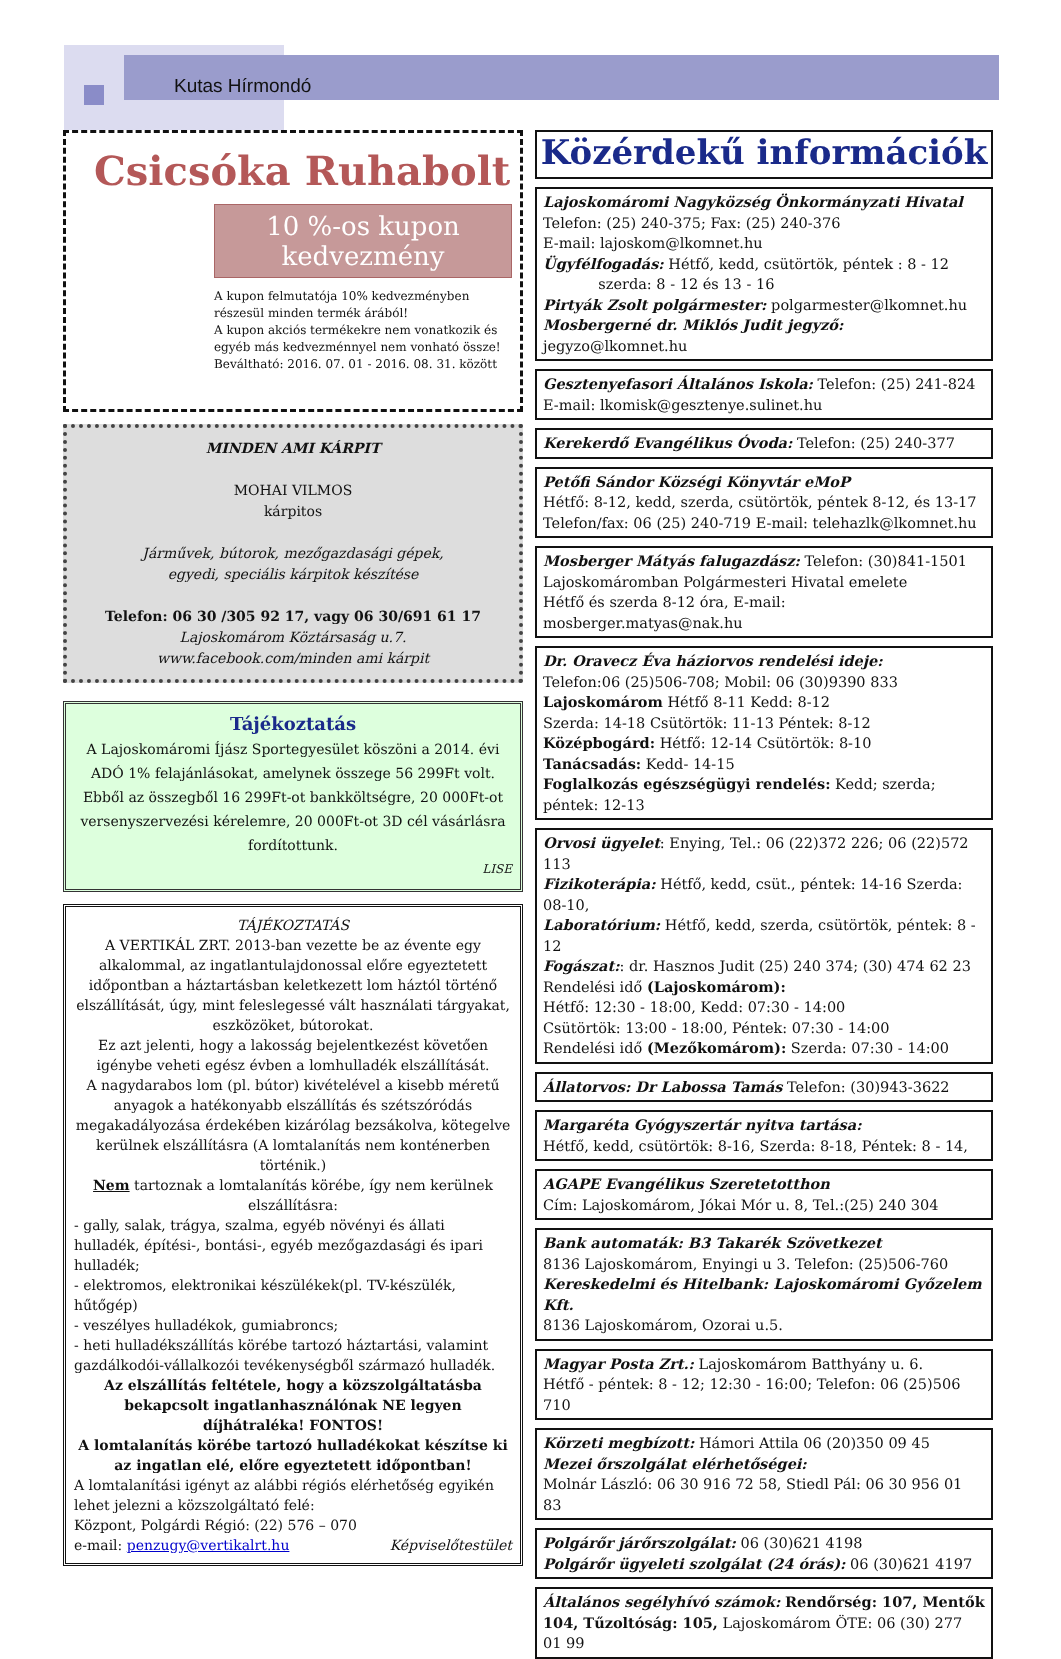Kutas Hírmondó
Csicsóka Ruhabolt
10 %-os kupon
kedvezmény
A kupon felmutatója 10% kedvezményben részesül minden termék árából!
A kupon akciós termékekre nem vonatkozik és egyéb más kedvezménnyel nem vonható össze!
Beváltható: 2016. 07. 01 - 2016. 08. 31. között
MINDEN AMI KÁRPIT
MOHAI VILMOS
kárpitos
Járművek, bútorok, mezőgazdasági gépek,
egyedi, speciális kárpitok készítése
Telefon: 06 30 /305 92 17, vagy 06 30/691 61 17
Lajoskomárom Köztársaság u.7.
www.facebook.com/minden ami kárpit
Tájékoztatás
A Lajoskomáromi Íjász Sportegyesület köszöni a 2014. évi ADÓ 1% felajánlásokat, amelynek összege 56 299Ft volt. Ebből az összegből 16 299Ft-ot bankköltségre, 20 000Ft-ot versenyszervezési kérelemre, 20 000Ft-ot 3D cél vásárlásra fordítottunk.
LISE
TÁJÉKOZTATÁS
A VERTIKÁL ZRT. 2013-ban vezette be az évente egy alkalommal, az ingatlantulajdonossal előre egyeztetett időpontban a háztartásban keletkezett lom háztól történő elszállítását, úgy, mint feleslegessé vált használati tárgyakat, eszközöket, bútorokat.
Ez azt jelenti, hogy a lakosság bejelentkezést követően igénybe veheti egész évben a lomhulladék elszállítását.
A nagydarabos lom (pl. bútor) kivételével a kisebb méretű anyagok a hatékonyabb elszállítás és szétszóródás megakadályozása érdekében kizárólag bezsákolva, kötegelve kerülnek elszállításra (A lomtalanítás nem konténerben történik.)
Nem tartoznak a lomtalanítás körébe, így nem kerülnek elszállításra:
- gally, salak, trágya, szalma, egyéb növényi és állati hulladék, építési-, bontási-, egyéb mezőgazdasági és ipari hulladék;
- elektromos, elektronikai készülékek(pl. TV-készülék, hűtőgép)
- veszélyes hulladékok, gumiabroncs;
- heti hulladékszállítás körébe tartozó háztartási, valamint gazdálkodói-vállalkozói tevékenységből származó hulladék.
Az elszállítás feltétele, hogy a közszolgáltatásba bekapcsolt ingatlanhasználónak NE legyen díjhátraléka! FONTOS!
A lomtalanítás körébe tartozó hulladékokat készítse ki az ingatlan elé, előre egyeztetett időpontban!
A lomtalanítási igényt az alábbi régiós elérhetőség egyikén lehet jelezni a közszolgáltató felé:
Központ, Polgárdi Régió: (22) 576 – 070
e-mail: penzugy@vertikalrt.hu Képviselőtestület
Közérdekű információk
Lajoskomáromi Nagyközség Önkormányzati Hivatal
Telefon: (25) 240-375; Fax: (25) 240-376
E-mail: lajoskom@lkomnet.hu
Ügyfélfogadás: Hétfő, kedd, csütörtök, péntek : 8 - 12
szerda: 8 - 12 és 13 - 16
Pirtyák Zsolt polgármester: polgarmester@lkomnet.hu
Mosbergerné dr. Miklós Judit jegyző: jegyzo@lkomnet.hu
Gesztenyefasori Általános Iskola: Telefon: (25) 241-824
E-mail: lkomisk@gesztenye.sulinet.hu
Kerekerdő Evangélikus Óvoda: Telefon: (25) 240-377
Petőfi Sándor Községi Könyvtár eMoP
Hétfő: 8-12, kedd, szerda, csütörtök, péntek 8-12, és 13-17
Telefon/fax: 06 (25) 240-719 E-mail: telehazlk@lkomnet.hu
Mosberger Mátyás falugazdász: Telefon: (30)841-1501
Lajoskomáromban Polgármesteri Hivatal emelete
Hétfő és szerda 8-12 óra, E-mail: mosberger.matyas@nak.hu
Dr. Oravecz Éva háziorvos rendelési ideje:
Telefon:06 (25)506-708; Mobil: 06 (30)9390 833
Lajoskomárom Hétfő 8-11 Kedd: 8-12
Szerda: 14-18 Csütörtök: 11-13 Péntek: 8-12
Középbogárd: Hétfő: 12-14 Csütörtök: 8-10
Tanácsadás: Kedd- 14-15
Foglalkozás egészségügyi rendelés: Kedd; szerda; péntek: 12-13
Orvosi ügyelet: Enying, Tel.: 06 (22)372 226; 06 (22)572 113
Fizikoterápia: Hétfő, kedd, csüt., péntek: 14-16 Szerda: 08-10,
Laboratórium: Hétfő, kedd, szerda, csütörtök, péntek: 8 - 12
Fogászat:: dr. Hasznos Judit (25) 240 374; (30) 474 62 23
Rendelési idő (Lajoskomárom):
Hétfő: 12:30 - 18:00, Kedd: 07:30 - 14:00
Csütörtök: 13:00 - 18:00, Péntek: 07:30 - 14:00
Rendelési idő (Mezőkomárom): Szerda: 07:30 - 14:00
Állatorvos: Dr Labossa Tamás Telefon: (30)943-3622
Margaréta Gyógyszertár nyitva tartása:
Hétfő, kedd, csütörtök: 8-16, Szerda: 8-18, Péntek: 8 - 14,
AGAPE Evangélikus Szeretetotthon
Cím: Lajoskomárom, Jókai Mór u. 8, Tel.:(25) 240 304
Bank automaták: B3 Takarék Szövetkezet
8136 Lajoskomárom, Enyingi u 3. Telefon: (25)506-760
Kereskedelmi és Hitelbank: Lajoskomáromi Győzelem Kft.
8136 Lajoskomárom, Ozorai u.5.
Magyar Posta Zrt.: Lajoskomárom Batthyány u. 6.
Hétfő - péntek: 8 - 12; 12:30 - 16:00; Telefon: 06 (25)506 710
Körzeti megbízott: Hámori Attila 06 (20)350 09 45
Mezei őrszolgálat elérhetőségei:
Molnár László: 06 30 916 72 58, Stiedl Pál: 06 30 956 01 83
Polgárőr járőrszolgálat: 06 (30)621 4198
Polgárőr ügyeleti szolgálat (24 órás): 06 (30)621 4197
Általános segélyhívó számok: Rendőrség: 107, Mentők 104, Tűzoltóság: 105, Lajoskomárom ÖTE: 06 (30) 277 01 99